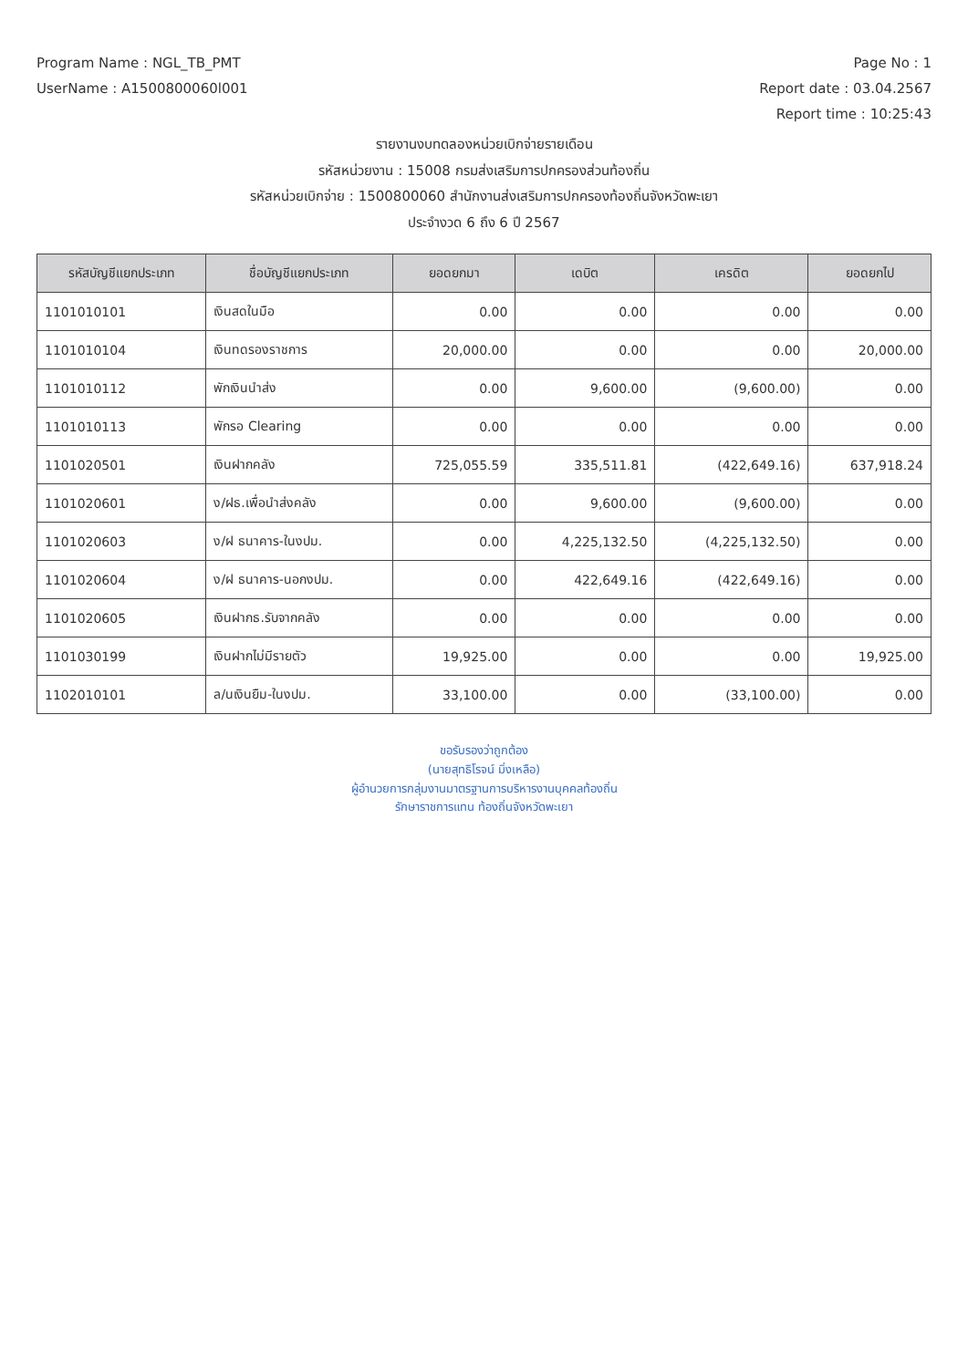Program Name : NGL_TB_PMT Page No : 1
UserName : A1500800060l001 Report date : 03.04.2567
Report time : 10:25:43
รายงานงบทดลองหน่วยเบิกจ่ายรายเดือน
รหัสหน่วยงาน : 15008 กรมส่งเสริมการปกครองส่วนท้องถิ่น
รหัสหน่วยเบิกจ่าย : 1500800060 สำนักงานส่งเสริมการปกครองท้องถิ่นจังหวัดพะเยา
ประจำงวด 6 ถึง 6 ปี 2567
| รหัสบัญชีแยกประเภท | ชื่อบัญชีแยกประเภท | ยอดยกมา | เดบิต | เครดิต | ยอดยกไป |
| --- | --- | --- | --- | --- | --- |
| 1101010101 | เงินสดในมือ | 0.00 | 0.00 | 0.00 | 0.00 |
| 1101010104 | เงินทดรองราชการ | 20,000.00 | 0.00 | 0.00 | 20,000.00 |
| 1101010112 | พักเงินนำส่ง | 0.00 | 9,600.00 | (9,600.00) | 0.00 |
| 1101010113 | พักรอ Clearing | 0.00 | 0.00 | 0.00 | 0.00 |
| 1101020501 | เงินฝากคลัง | 725,055.59 | 335,511.81 | (422,649.16) | 637,918.24 |
| 1101020601 | ง/ฝธ.เพื่อนำส่งคลัง | 0.00 | 9,600.00 | (9,600.00) | 0.00 |
| 1101020603 | ง/ฝ ธนาคาร-ในงปม. | 0.00 | 4,225,132.50 | (4,225,132.50) | 0.00 |
| 1101020604 | ง/ฝ ธนาคาร-นอกงปม. | 0.00 | 422,649.16 | (422,649.16) | 0.00 |
| 1101020605 | เงินฝากธ.รับจากคลัง | 0.00 | 0.00 | 0.00 | 0.00 |
| 1101030199 | เงินฝากไม่มีรายตัว | 19,925.00 | 0.00 | 0.00 | 19,925.00 |
| 1102010101 | ล/นเงินยืม-ในงปม. | 33,100.00 | 0.00 | (33,100.00) | 0.00 |
ขอรับรองว่าถูกต้อง
(นายสุทธิโรจน์ มิ่งเหลือ)
ผู้อำนวยการกลุ่มงานมาตรฐานการบริหารงานบุคคลท้องถิ่น
รักษาราชการแทน ท้องถิ่นจังหวัดพะเยา